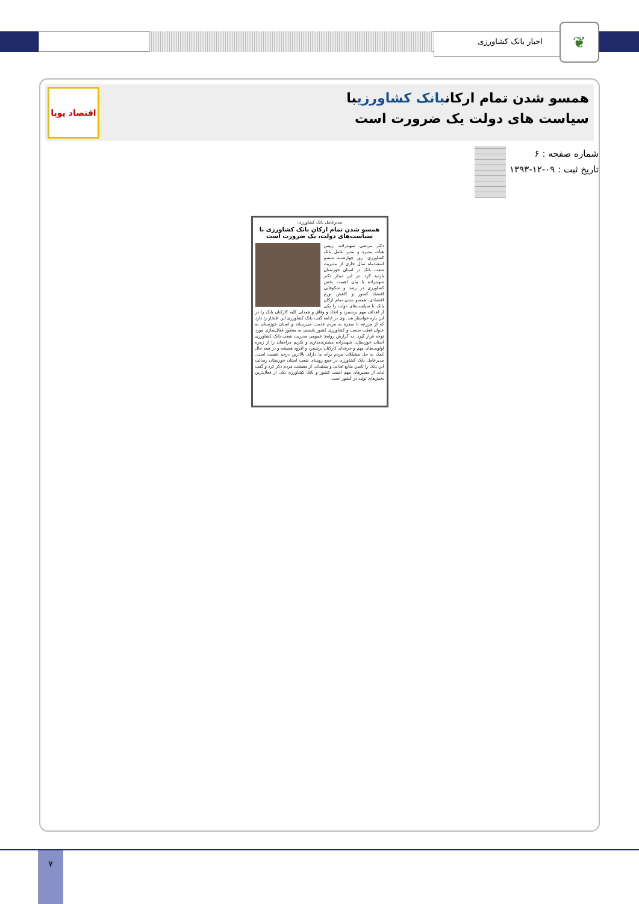اخبار بانک کشاورزی ❦
همسو شدن تمام ارکانبانک کشاورزیبا سیاست های دولت یک ضرورت است
اقتصاد پویا
شماره صفحه : ۶
تاریخ ثبت : ۰۹-۱۲-۱۳۹۳
مدیرعامل بانک کشاورزی:
همسو شدن تمام ارکان بانک کشاورزی با سیاست‌های دولت، یک ضرورت است
دکتر مرتضی شهیدزاده، رییس هیأت مدیره و مدیر عامل بانک کشاورزی، روز چهارشنبه ششم اسفندماه سال جاری از مدیریت شعب بانک در استان خوزستان بازدید کرد. در این دیدار دکتر شهیدزاده با بیان اهمیت بخش کشاورزی در رشد و شکوفایی اقتصاد کشور و کاهش تورم اقتصادی، همسو شدن تمام ارکان بانک با سیاست‌های دولت را یکی از اهداف مهم برشمرد و اتحاد و وفاق و همدلی کلیه کارکنان بانک را در این باره خواستار شد. وی در ادامه گفت بانک کشاورزی این افتخار را دارد که از مزرعه تا سفره به مردم خدمت می‌رساند و استان خوزستان به عنوان قطب صنعت و کشاورزی کشور بایستی به منظور فعال‌سازی مورد توجه قرار گیرد. به گزارش روابط عمومی مدیریت شعب بانک کشاورزی استان خوزستان، شهیدزاده مشتری‌مداری و تکریم مراجعان را از زمره اولویت‌های مهم و حرفه‌ای کارکنان برشمرد و افزود همیشه و در همه حال کمک به حل مشکلات مردم برای ما دارای بالاترین درجه اهمیت است. مدیرعامل بانک کشاورزی در جمع روسای شعب استان خوزستان رسالت این بانک را تامین منابع غذایی و پشتیبانی از معیشت مردم ذکر کرد و گفت نباید از مسیرهای مهم امنیت کشور و بانک کشاورزی یکی از فعال‌ترین بخش‌های تولید در کشور است.
۷